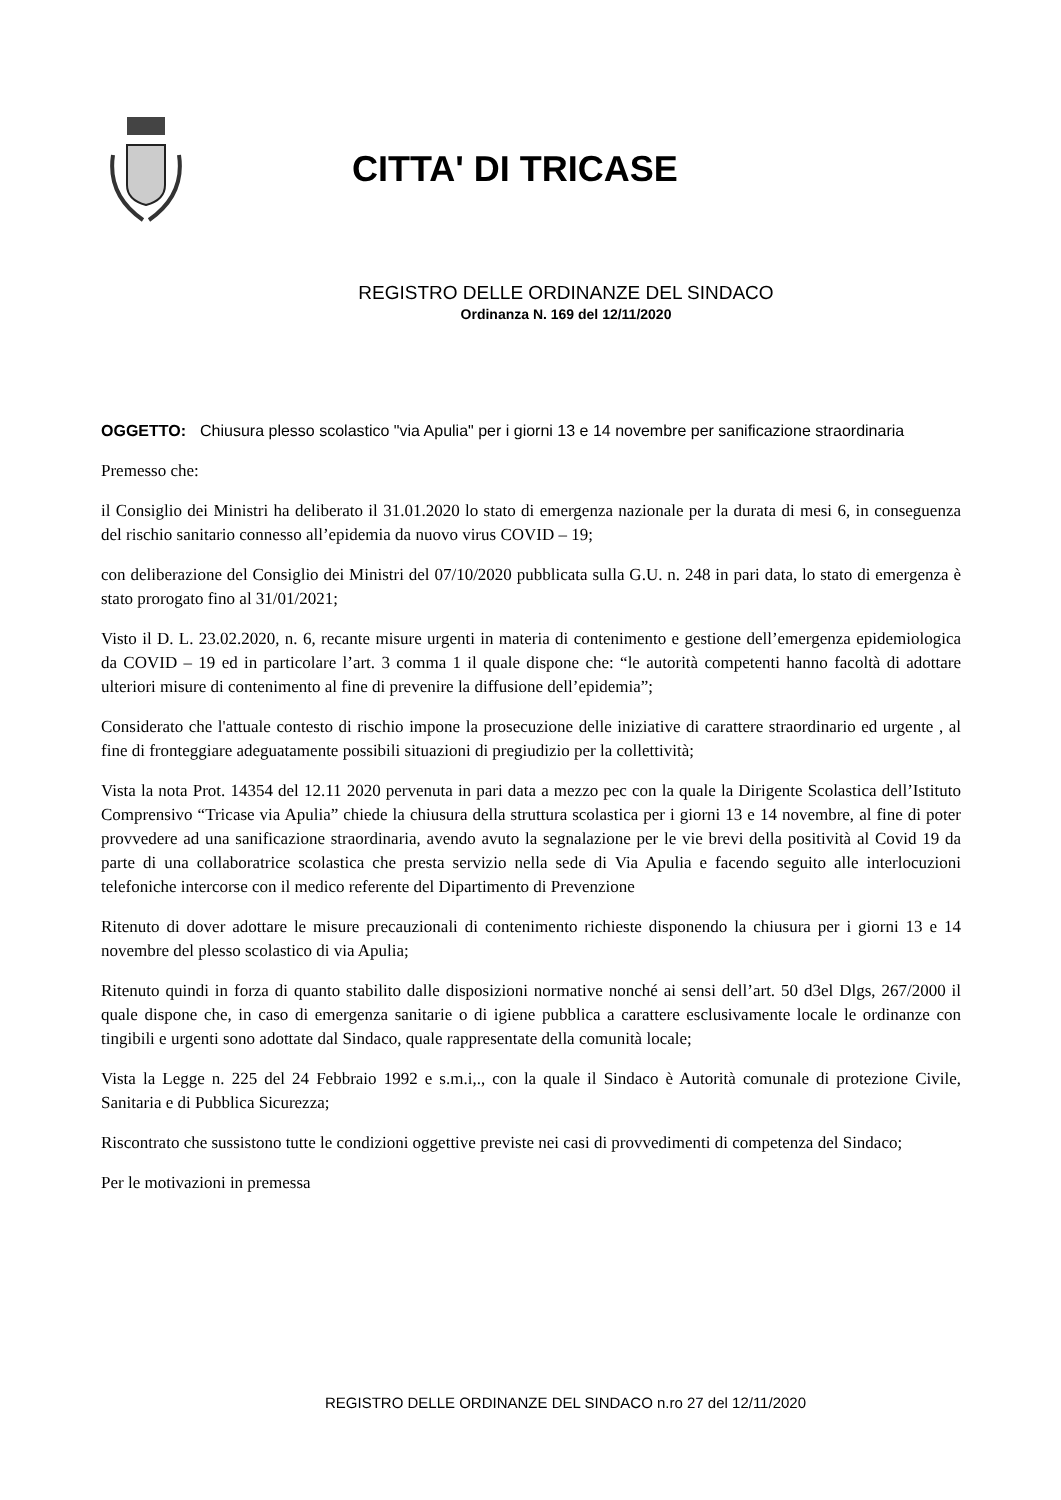CITTA' DI TRICASE
REGISTRO DELLE ORDINANZE DEL SINDACO
Ordinanza N. 169 del 12/11/2020
OGGETTO: Chiusura plesso scolastico "via Apulia" per i giorni 13 e 14 novembre per sanificazione straordinaria
Premesso che:
il Consiglio dei Ministri ha deliberato il 31.01.2020 lo stato di emergenza nazionale per la durata di mesi 6, in conseguenza del rischio sanitario connesso all’epidemia da nuovo virus COVID – 19;
con deliberazione del Consiglio dei Ministri del 07/10/2020 pubblicata sulla G.U. n. 248 in pari data, lo stato di emergenza è stato prorogato fino al 31/01/2021;
Visto il D. L. 23.02.2020, n. 6, recante misure urgenti in materia di contenimento e gestione dell’emergenza epidemiologica da COVID – 19 ed in particolare l’art. 3 comma 1 il quale dispone che: “le autorità competenti hanno facoltà di adottare ulteriori misure di contenimento al fine di prevenire la diffusione dell’epidemia”;
Considerato che l'attuale contesto di rischio impone la prosecuzione delle iniziative di carattere straordinario ed urgente , al fine di fronteggiare adeguatamente possibili situazioni di pregiudizio per la collettività;
Vista la nota Prot. 14354 del 12.11 2020 pervenuta in pari data a mezzo pec con la quale la Dirigente Scolastica dell’Istituto Comprensivo “Tricase via Apulia” chiede la chiusura della struttura scolastica per i giorni 13 e 14 novembre, al fine di poter provvedere ad una sanificazione straordinaria, avendo avuto la segnalazione per le vie brevi della positività al Covid 19 da parte di una collaboratrice scolastica che presta servizio nella sede di Via Apulia e facendo seguito alle interlocuzioni telefoniche intercorse con il medico referente del Dipartimento di Prevenzione
Ritenuto di dover adottare le misure precauzionali di contenimento richieste disponendo la chiusura per i giorni 13 e 14 novembre del plesso scolastico di via Apulia;
Ritenuto quindi in forza di quanto stabilito dalle disposizioni normative nonché ai sensi dell’art. 50 d3el Dlgs, 267/2000 il quale dispone che, in caso di emergenza sanitarie o di igiene pubblica a carattere esclusivamente locale le ordinanze con tingibili e urgenti sono adottate dal Sindaco, quale rappresentate della comunità locale;
Vista la Legge n. 225 del 24 Febbraio 1992 e s.m.i,., con la quale il Sindaco è Autorità comunale di protezione Civile, Sanitaria e di Pubblica Sicurezza;
Riscontrato che sussistono tutte le condizioni oggettive previste nei casi di provvedimenti di competenza del Sindaco;
Per le motivazioni in premessa
REGISTRO DELLE ORDINANZE DEL SINDACO n.ro 27 del 12/11/2020